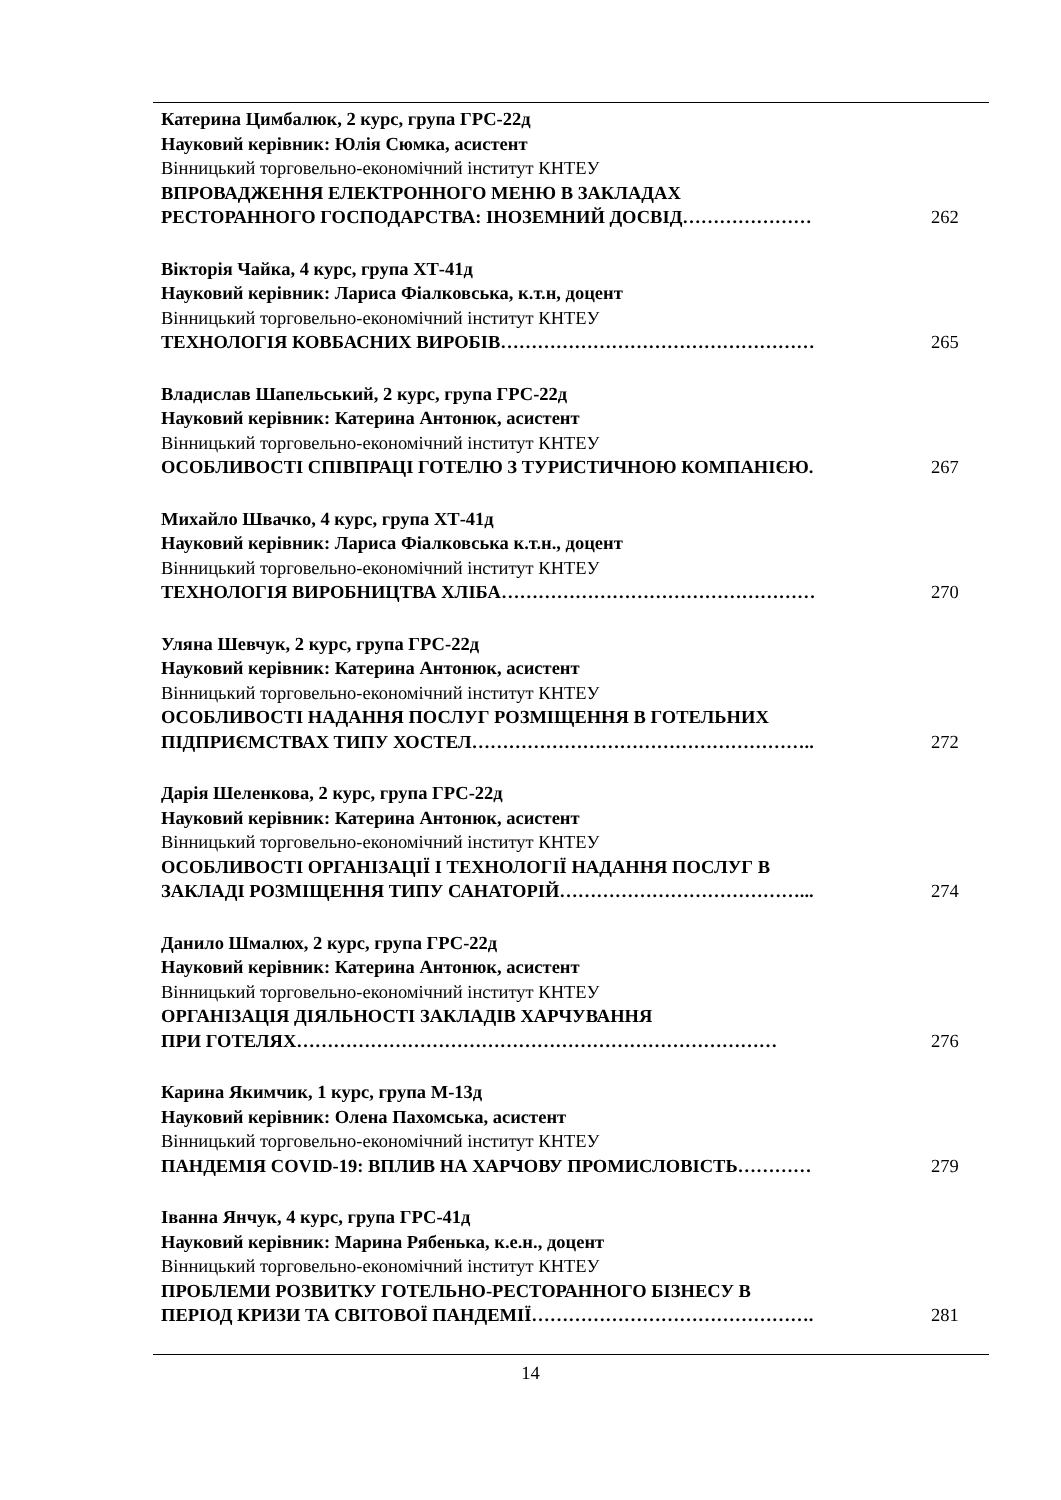Катерина Цимбалюк, 2 курс, група ГРС-22д
Науковий керівник: Юлія Сюмка, асистент
Вінницький торговельно-економічний інститут КНТЕУ
ВПРОВАДЖЕННЯ ЕЛЕКТРОННОГО МЕНЮ В ЗАКЛАДАХ
РЕСТОРАННОГО ГОСПОДАРСТВА: ІНОЗЕМНИЙ ДОСВІД………………… 262
Вікторія Чайка, 4 курс, група ХТ-41д
Науковий керівник: Лариса Фіалковська, к.т.н, доцент
Вінницький торговельно-економічний інститут КНТЕУ
ТЕХНОЛОГІЯ КОВБАСНИХ ВИРОБІВ…………………………………………… 265
Владислав Шапельський, 2 курс, група ГРС-22д
Науковий керівник: Катерина Антонюк, асистент
Вінницький торговельно-економічний інститут КНТЕУ
ОСОБЛИВОСТІ СПІВПРАЦІ ГОТЕЛЮ З ТУРИСТИЧНОЮ КОМПАНІЄЮ. 267
Михайло Швачко, 4 курс, група ХТ-41д
Науковий керівник: Лариса Фіалковська к.т.н., доцент
Вінницький торговельно-економічний інститут КНТЕУ
ТЕХНОЛОГІЯ ВИРОБНИЦТВА ХЛІБА…………………………………………… 270
Уляна Шевчук, 2 курс, група ГРС-22д
Науковий керівник: Катерина Антонюк, асистент
Вінницький торговельно-економічний інститут КНТЕУ
ОСОБЛИВОСТІ НАДАННЯ ПОСЛУГ РОЗМІЩЕННЯ В ГОТЕЛЬНИХ
ПІДПРИЄМСТВАХ ТИПУ ХОСТЕЛ……………………………………………….. 272
Дарія Шеленкова, 2 курс, група ГРС-22д
Науковий керівник: Катерина Антонюк, асистент
Вінницький торговельно-економічний інститут КНТЕУ
ОСОБЛИВОСТІ ОРГАНІЗАЦІЇ І ТЕХНОЛОГІЇ НАДАННЯ ПОСЛУГ В
ЗАКЛАДІ РОЗМІЩЕННЯ ТИПУ САНАТОРІЙ…………………………………... 274
Данило Шмалюх, 2 курс, група ГРС-22д
Науковий керівник: Катерина Антонюк, асистент
Вінницький торговельно-економічний інститут КНТЕУ
ОРГАНІЗАЦІЯ ДІЯЛЬНОСТІ ЗАКЛАДІВ ХАРЧУВАННЯ
ПРИ ГОТЕЛЯХ…………………………………………………………………… 276
Карина Якимчик, 1 курс, група М-13д
Науковий керівник: Олена Пахомська, асистент
Вінницький торговельно-економічний інститут КНТЕУ
ПАНДЕМІЯ COVID-19: ВПЛИВ НА ХАРЧОВУ ПРОМИСЛОВІСТЬ………… 279
Іванна Янчук, 4 курс, група ГРС-41д
Науковий керівник: Марина Рябенька, к.е.н., доцент
Вінницький торговельно-економічний інститут КНТЕУ
ПРОБЛЕМИ РОЗВИТКУ ГОТЕЛЬНО-РЕСТОРАННОГО БІЗНЕСУ В
ПЕРІОД КРИЗИ ТА СВІТОВОЇ ПАНДЕМІЇ………………………………………. 281
14